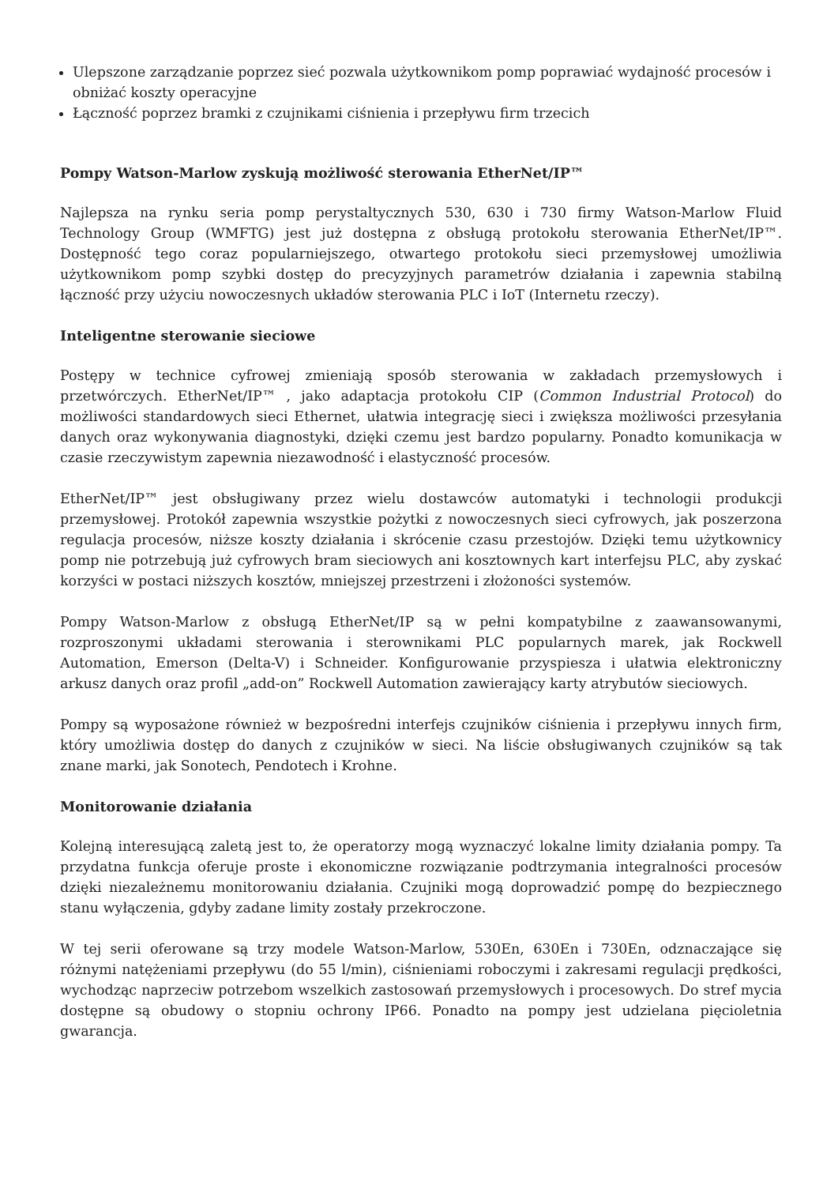Ulepszone zarządzanie poprzez sieć pozwala użytkownikom pomp poprawiać wydajność procesów i obniżać koszty operacyjne
Łączność poprzez bramki z czujnikami ciśnienia i przepływu firm trzecich
Pompy Watson-Marlow zyskują możliwość sterowania EtherNet/IP™
Najlepsza na rynku seria pomp perystaltycznych 530, 630 i 730 firmy Watson-Marlow Fluid Technology Group (WMFTG) jest już dostępna z obsługą protokołu sterowania EtherNet/IP™. Dostępność tego coraz popularniejszego, otwartego protokołu sieci przemysłowej umożliwia użytkownikom pomp szybki dostęp do precyzyjnych parametrów działania i zapewnia stabilną łączność przy użyciu nowoczesnych układów sterowania PLC i IoT (Internetu rzeczy).
Inteligentne sterowanie sieciowe
Postępy w technice cyfrowej zmieniają sposób sterowania w zakładach przemysłowych i przetwórczych. EtherNet/IP™ , jako adaptacja protokołu CIP (Common Industrial Protocol) do możliwości standardowych sieci Ethernet, ułatwia integrację sieci i zwiększa możliwości przesyłania danych oraz wykonywania diagnostyki, dzięki czemu jest bardzo popularny. Ponadto komunikacja w czasie rzeczywistym zapewnia niezawodność i elastyczność procesów.
EtherNet/IP™ jest obsługiwany przez wielu dostawców automatyki i technologii produkcji przemysłowej. Protokół zapewnia wszystkie pożytki z nowoczesnych sieci cyfrowych, jak poszerzona regulacja procesów, niższe koszty działania i skrócenie czasu przestojów. Dzięki temu użytkownicy pomp nie potrzebują już cyfrowych bram sieciowych ani kosztownych kart interfejsu PLC, aby zyskać korzyści w postaci niższych kosztów, mniejszej przestrzeni i złożoności systemów.
Pompy Watson-Marlow z obsługą EtherNet/IP są w pełni kompatybilne z zaawansowanymi, rozproszonymi układami sterowania i sterownikami PLC popularnych marek, jak Rockwell Automation, Emerson (Delta-V) i Schneider. Konfigurowanie przyspiesza i ułatwia elektroniczny arkusz danych oraz profil „add-on” Rockwell Automation zawierający karty atrybutów sieciowych.
Pompy są wyposażone również w bezpośredni interfejs czujników ciśnienia i przepływu innych firm, który umożliwia dostęp do danych z czujników w sieci. Na liście obsługiwanych czujników są tak znane marki, jak Sonotech, Pendotech i Krohne.
Monitorowanie działania
Kolejną interesującą zaletą jest to, że operatorzy mogą wyznaczyć lokalne limity działania pompy. Ta przydatna funkcja oferuje proste i ekonomiczne rozwiązanie podtrzymania integralności procesów dzięki niezależnemu monitorowaniu działania. Czujniki mogą doprowadzić pompę do bezpiecznego stanu wyłączenia, gdyby zadane limity zostały przekroczone.
W tej serii oferowane są trzy modele Watson-Marlow, 530En, 630En i 730En, odznaczające się różnymi natężeniami przepływu (do 55 l/min), ciśnieniami roboczymi i zakresami regulacji prędkości, wychodząc naprzeciw potrzebom wszelkich zastosowań przemysłowych i procesowych. Do stref mycia dostępne są obudowy o stopniu ochrony IP66. Ponadto na pompy jest udzielana pięcioletnia gwarancja.